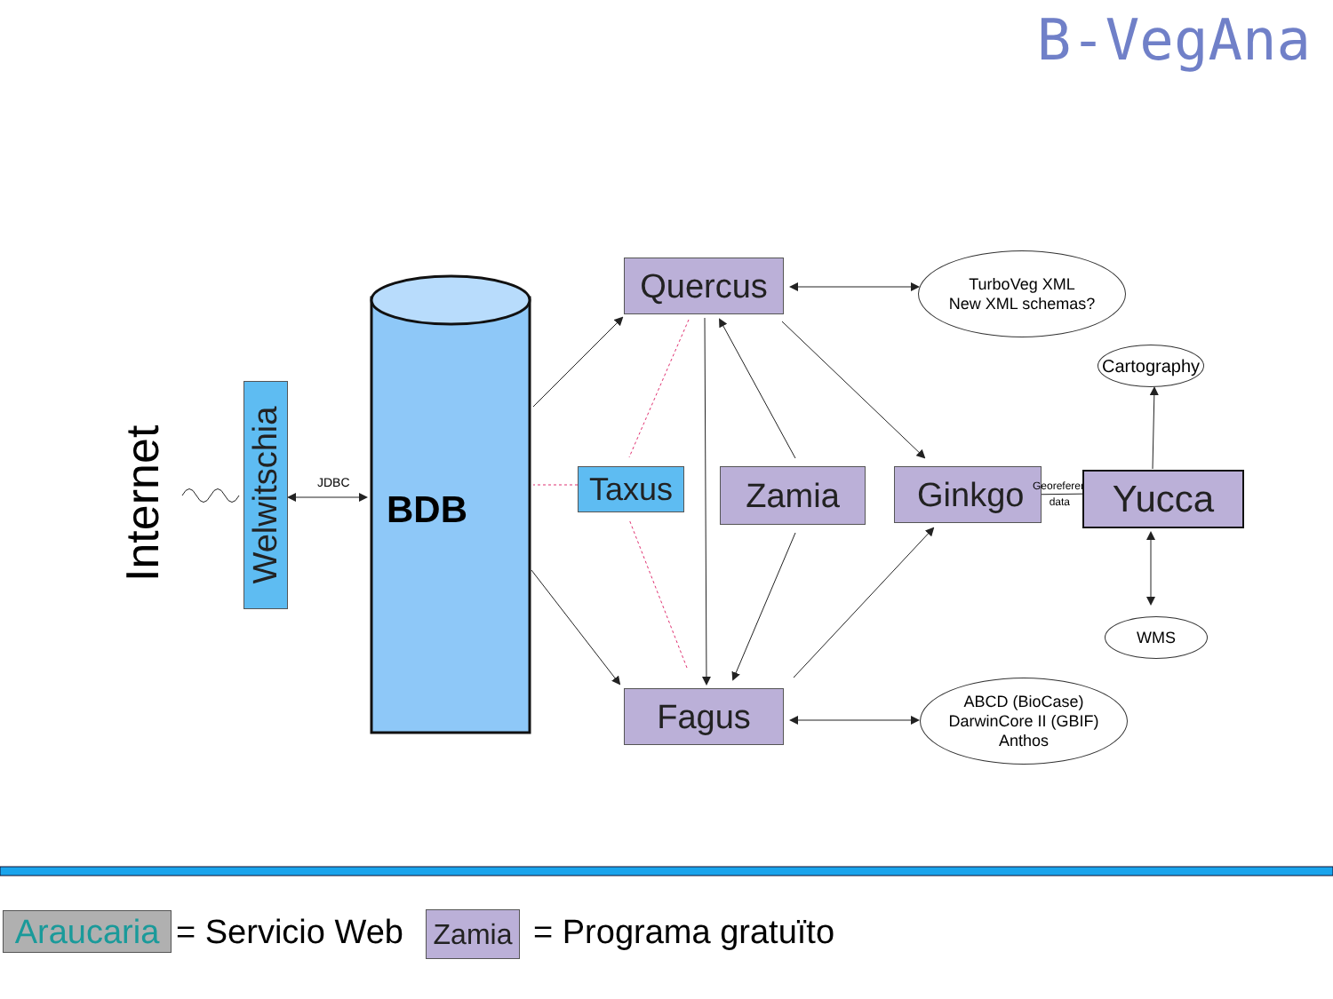B-VegAna
BDB
JDBC
Internet
Welwitschia
Quercus
Taxus Zamia Ginkgo
Georeferen
data
Yucca
Fagus
TurboVeg XML
New XML schemas?
Cartography
WMS
ABCD (BioCase)
DarwinCore II (GBIF)
Anthos
Araucaria
= Servicio Web Zamia = Programa gratuïto